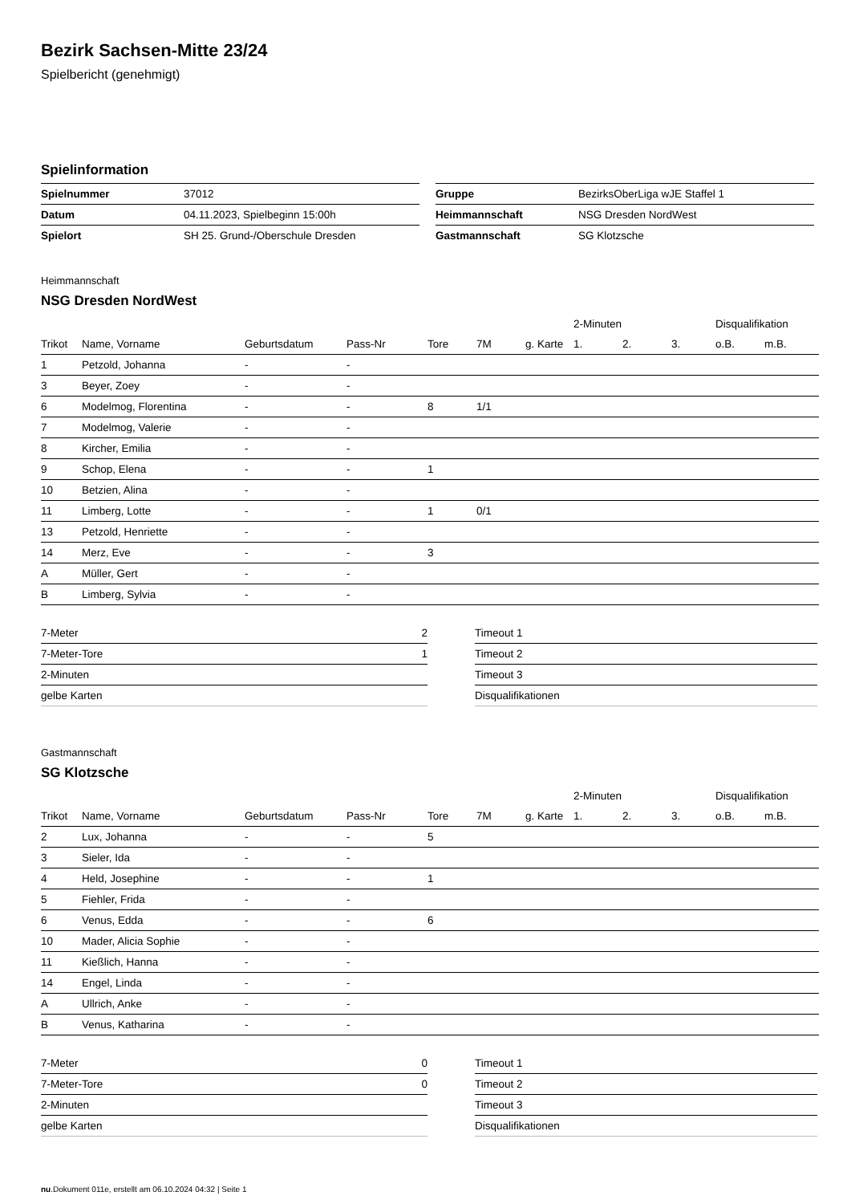Bezirk Sachsen-Mitte 23/24
Spielbericht (genehmigt)
Spielinformation
| Spielnummer | 37012 |
| Datum | 04.11.2023, Spielbeginn 15:00h |
| Spielort | SH 25. Grund-/Oberschule Dresden |
| Gruppe | BezirksOberLiga wJE Staffel 1 |
| Heimmannschaft | NSG Dresden NordWest |
| Gastmannschaft | SG Klotzsche |
Heimmannschaft
NSG Dresden NordWest
| | | | | | | | 2-Minuten | | | Disqualifikation | |
| --- | --- | --- | --- | --- | --- | --- | --- | --- | --- | --- | --- |
| Trikot | Name, Vorname | Geburtsdatum | Pass-Nr | Tore | 7M | g. Karte | 1. | 2. | 3. | o.B. | m.B. |
| 1 | Petzold, Johanna | - | - | | | | | | | | |
| 3 | Beyer, Zoey | - | - | | | | | | | | |
| 6 | Modelmog, Florentina | - | - | 8 | 1/1 | | | | | | |
| 7 | Modelmog, Valerie | - | - | | | | | | | | |
| 8 | Kircher, Emilia | - | - | | | | | | | | |
| 9 | Schop, Elena | - | - | 1 | | | | | | | |
| 10 | Betzien, Alina | - | - | | | | | | | | |
| 11 | Limberg, Lotte | - | - | 1 | 0/1 | | | | | | |
| 13 | Petzold, Henriette | - | - | | | | | | | | |
| 14 | Merz, Eve | - | - | 3 | | | | | | | |
| A | Müller, Gert | - | - | | | | | | | | |
| B | Limberg, Sylvia | - | - | | | | | | | | |
| 7-Meter | 2 |
| 7-Meter-Tore | 1 |
| 2-Minuten | |
| gelbe Karten | |
| Timeout 1 |
| Timeout 2 |
| Timeout 3 |
| Disqualifikationen |
Gastmannschaft
SG Klotzsche
| | | | | | | | 2-Minuten | | | Disqualifikation | |
| --- | --- | --- | --- | --- | --- | --- | --- | --- | --- | --- | --- |
| Trikot | Name, Vorname | Geburtsdatum | Pass-Nr | Tore | 7M | g. Karte | 1. | 2. | 3. | o.B. | m.B. |
| 2 | Lux, Johanna | - | - | 5 | | | | | | | |
| 3 | Sieler, Ida | - | - | | | | | | | | |
| 4 | Held, Josephine | - | - | 1 | | | | | | | |
| 5 | Fiehler, Frida | - | - | | | | | | | | |
| 6 | Venus, Edda | - | - | 6 | | | | | | | |
| 10 | Mader, Alicia Sophie | - | - | | | | | | | | |
| 11 | Kießlich, Hanna | - | - | | | | | | | | |
| 14 | Engel, Linda | - | - | | | | | | | | |
| A | Ullrich, Anke | - | - | | | | | | | | |
| B | Venus, Katharina | - | - | | | | | | | | |
| 7-Meter | 0 |
| 7-Meter-Tore | 0 |
| 2-Minuten | |
| gelbe Karten | |
| Timeout 1 |
| Timeout 2 |
| Timeout 3 |
| Disqualifikationen |
nu.Dokument 011e, erstellt am 06.10.2024 04:32 | Seite 1